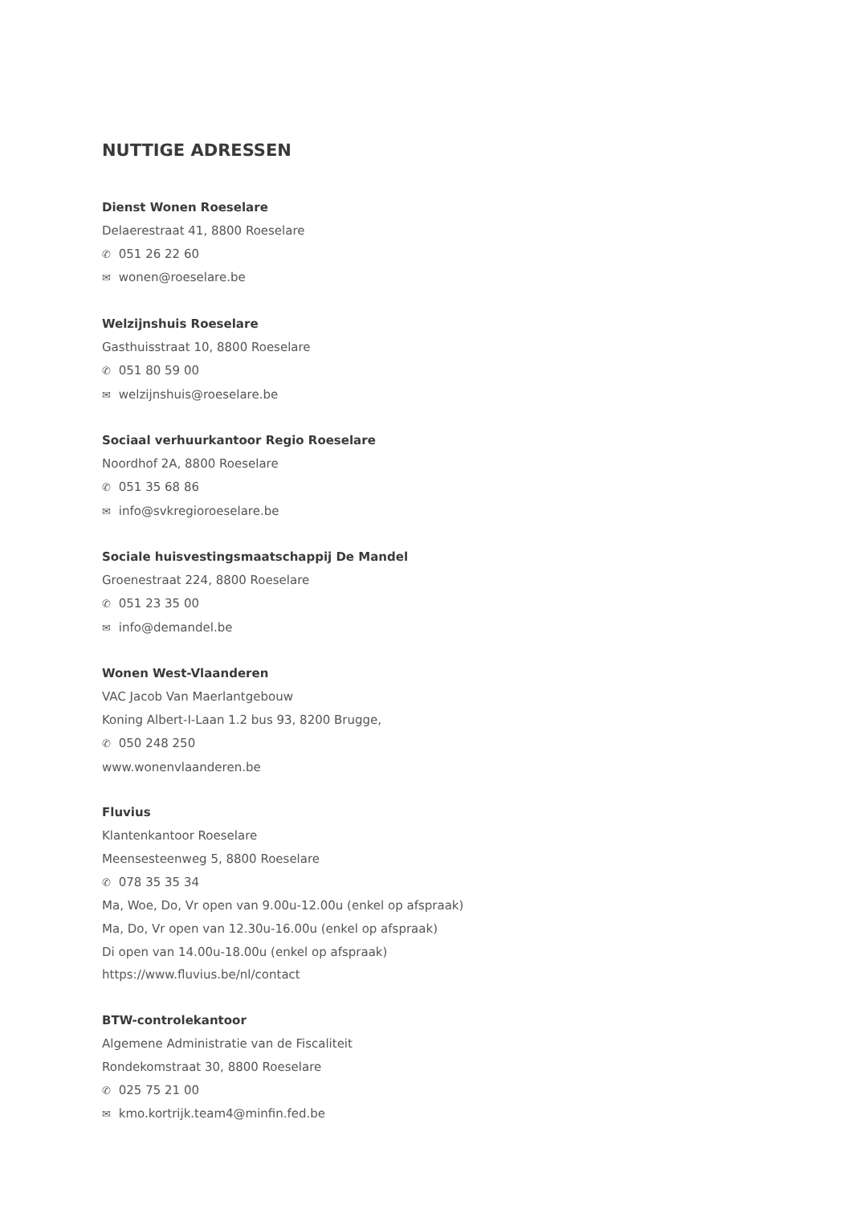NUTTIGE ADRESSEN
Dienst Wonen Roeselare
Delaerestraat 41, 8800 Roeselare
✆ 051 26 22 60
✉ wonen@roeselare.be
Welzijnshuis Roeselare
Gasthuisstraat 10, 8800 Roeselare
✆ 051 80 59 00
✉ welzijnshuis@roeselare.be
Sociaal verhuurkantoor Regio Roeselare
Noordhof 2A, 8800 Roeselare
✆ 051 35 68 86
✉ info@svkregioroeselare.be
Sociale huisvestingsmaatschappij De Mandel
Groenestraat 224, 8800 Roeselare
✆ 051 23 35 00
✉ info@demandel.be
Wonen West-Vlaanderen
VAC Jacob Van Maerlantgebouw
Koning Albert-I-Laan 1.2 bus 93, 8200 Brugge,
✆ 050 248 250
www.wonenvlaanderen.be
Fluvius
Klantenkantoor Roeselare
Meensesteenweg 5, 8800 Roeselare
✆ 078 35 35 34
Ma, Woe, Do, Vr open van 9.00u-12.00u (enkel op afspraak)
Ma, Do, Vr open van 12.30u-16.00u (enkel op afspraak)
Di open van 14.00u-18.00u (enkel op afspraak)
https://www.fluvius.be/nl/contact
BTW-controlekantoor
Algemene Administratie van de Fiscaliteit
Rondekomstraat 30, 8800 Roeselare
✆ 025 75 21 00
✉ kmo.kortrijk.team4@minfin.fed.be